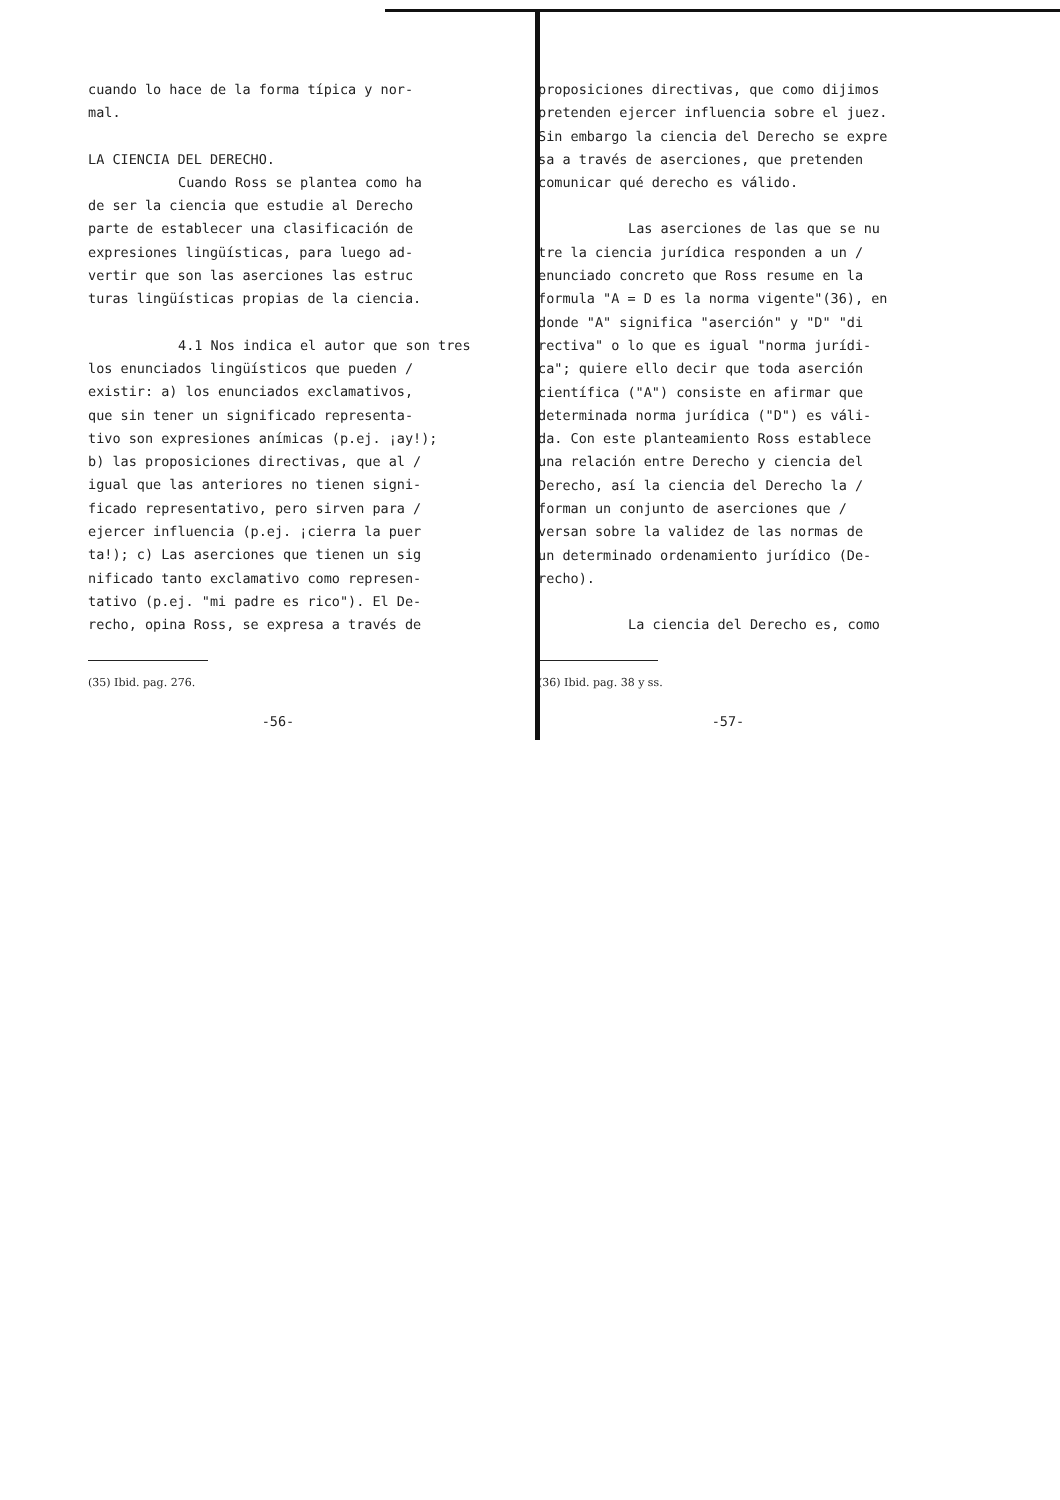cuando lo hace de la forma típica y nor-
mal.
LA CIENCIA DEL DERECHO.
Cuando Ross se plantea como ha
de ser la ciencia que estudie al Derecho
parte de establecer una clasificación de
expresiones lingüísticas, para luego ad-
vertir que son las aserciones las estruc
turas lingüísticas propias de la ciencia.
4.1 Nos indica el autor que son tres
los enunciados lingüísticos que pueden /
existir: a) los enunciados exclamativos,
que sin tener un significado representa-
tivo son expresiones anímicas (p.ej. ¡ay!);
b) las proposiciones directivas, que al /
igual que las anteriores no tienen signi-
ficado representativo, pero sirven para /
ejercer influencia (p.ej. ¡cierra la puer
ta!); c) Las aserciones que tienen un sig
nificado tanto exclamativo como represen-
tativo (p.ej. "mi padre es rico"). El De-
recho, opina Ross, se expresa a través de
(35) Ibid. pag. 276.
-56-
proposiciones directivas, que como dijimos
pretenden ejercer influencia sobre el juez.
Sin embargo la ciencia del Derecho se expre
sa a través de aserciones, que pretenden
comunicar qué derecho es válido.
Las aserciones de las que se nu
tre la ciencia jurídica responden a un /
enunciado concreto que Ross resume en la
formula "A = D es la norma vigente"(36), en
donde "A" significa "aserción" y "D" "di
rectiva" o lo que es igual "norma jurídi-
ca"; quiere ello decir que toda aserción
científica ("A") consiste en afirmar que
determinada norma jurídica ("D") es váli-
da. Con este planteamiento Ross establece
una relación entre Derecho y ciencia del
Derecho, así la ciencia del Derecho la /
forman un conjunto de aserciones que /
versan sobre la validez de las normas de
un determinado ordenamiento jurídico (De-
recho).
La ciencia del Derecho es, como
(36) Ibid. pag. 38 y ss.
-57-